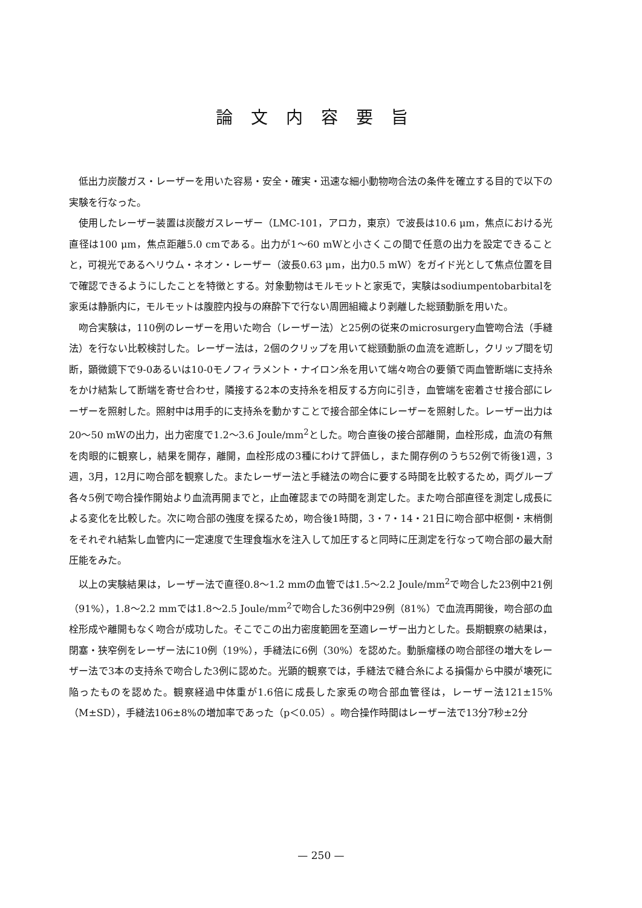論文内容要旨
低出力炭酸ガス・レーザーを用いた容易・安全・確実・迅速な細小動物吻合法の条件を確立する目的で以下の実験を行なった。
使用したレーザー装置は炭酸ガスレーザー（LMC-101，アロカ，東京）で波長は10.6 μm，焦点における光直径は100 μm，焦点距離5.0 cmである。出力が1〜60 mWと小さくこの間で任意の出力を設定できることと，可視光であるヘリウム・ネオン・レーザー（波長0.63 μm，出力0.5 mW）をガイド光として焦点位置を目で確認できるようにしたことを特徴とする。対象動物はモルモットと家兎で，実験はsodiumpentobarbitalを家兎は静脈内に，モルモットは腹腔内投与の麻酔下で行ない周囲組織より剥離した総頸動脈を用いた。
吻合実験は，110例のレーザーを用いた吻合（レーザー法）と25例の従来のmicrosurgery血管吻合法（手縫法）を行ない比較検討した。レーザー法は，2個のクリップを用いて総頸動脈の血流を遮断し，クリップ間を切断，顕微鏡下で9-0あるいは10-0モノフィラメント・ナイロン糸を用いて端々吻合の要領で両血管断端に支持糸をかけ結紮して断端を寄せ合わせ，隣接する2本の支持糸を相反する方向に引き，血管端を密着させ接合部にレーザーを照射した。照射中は用手的に支持糸を動かすことで接合部全体にレーザーを照射した。レーザー出力は20〜50 mWの出力，出力密度で1.2〜3.6 Joule/mm<sup>2</sup>とした。吻合直後の接合部離開，血栓形成，血流の有無を肉眼的に観察し，結果を開存，離開，血栓形成の3種にわけて評価し，また開存例のうち52例で術後1週，3週，3月，12月に吻合部を観察した。またレーザー法と手縫法の吻合に要する時間を比較するため，両グループ各々5例で吻合操作開始より血流再開までと，止血確認までの時間を測定した。また吻合部直径を測定し成長による変化を比較した。次に吻合部の強度を探るため，吻合後1時間，3・7・14・21日に吻合部中枢側・末梢側をそれぞれ結紮し血管内に一定速度で生理食塩水を注入して加圧すると同時に圧測定を行なって吻合部の最大耐圧能をみた。
以上の実験結果は，レーザー法で直径0.8〜1.2 mmの血管では1.5〜2.2 Joule/mm<sup>2</sup>で吻合した23例中21例（91%），1.8〜2.2 mmでは1.8〜2.5 Joule/mm<sup>2</sup>で吻合した36例中29例（81%）で血流再開後，吻合部の血栓形成や離開もなく吻合が成功した。そこでこの出力密度範囲を至適レーザー出力とした。長期観察の結果は，閉塞・狭窄例をレーザー法に10例（19%），手縫法に6例（30%）を認めた。動脈瘤様の吻合部径の増大をレーザー法で3本の支持糸で吻合した3例に認めた。光顕的観察では，手縫法で縫合糸による損傷から中膜が壊死に陥ったものを認めた。観察経過中体重が1.6倍に成長した家兎の吻合部血管径は，レーザー法121±15%（M±SD），手縫法106±8%の増加率であった（p＜0.05）。吻合操作時間はレーザー法で13分7秒±2分
— 250 —